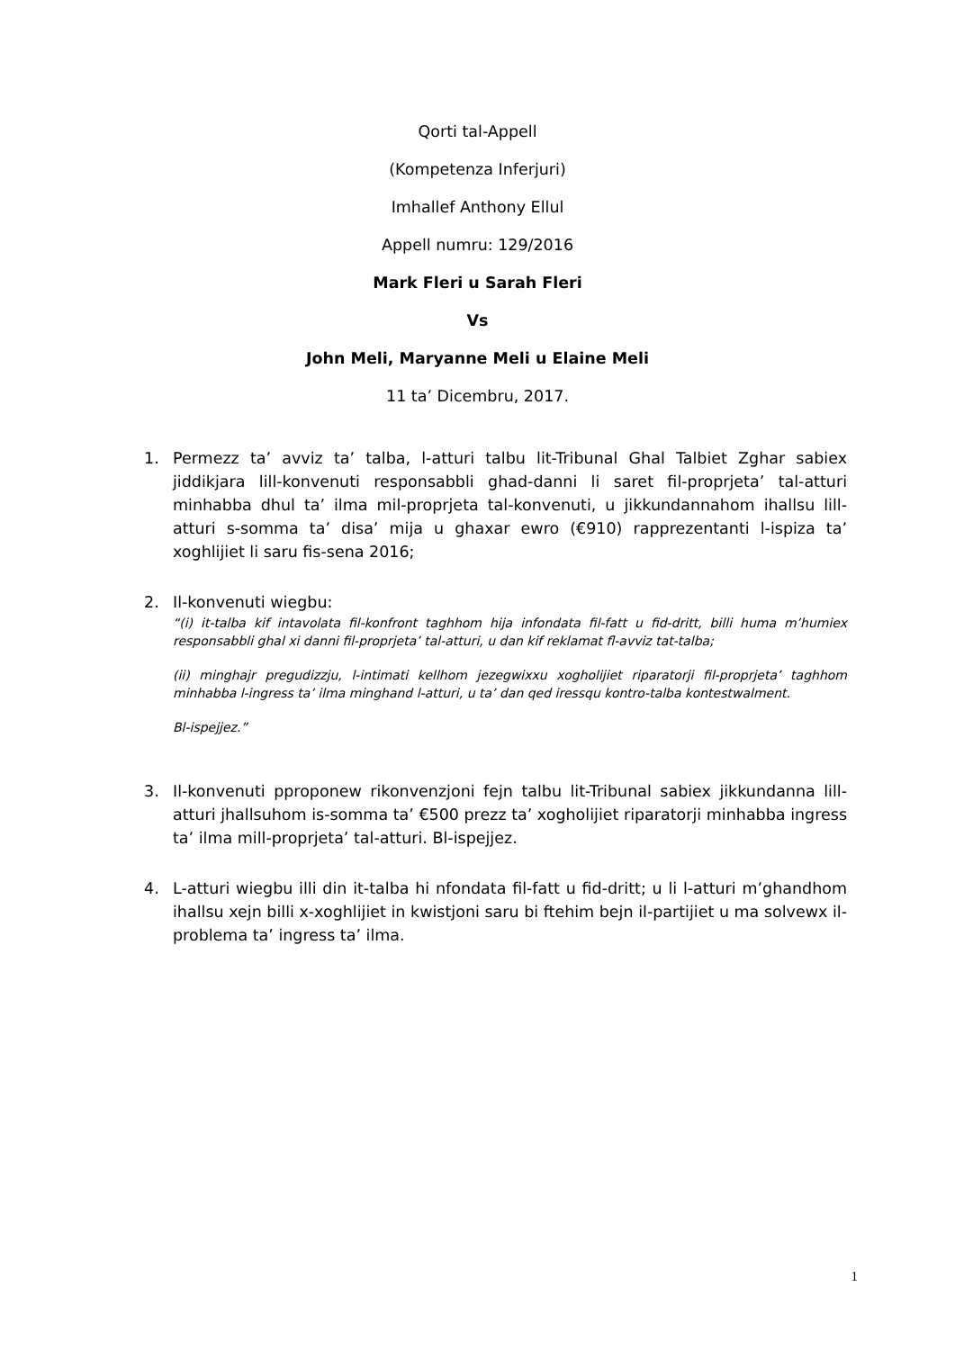Qorti tal-Appell
(Kompetenza Inferjuri)
Imhallef Anthony Ellul
Appell numru: 129/2016
Mark Fleri u Sarah Fleri
Vs
John Meli, Maryanne Meli u Elaine Meli
11 ta’ Dicembru, 2017.
1. Permezz ta’ avviz ta’ talba, l-atturi talbu lit-Tribunal Ghal Talbiet Zghar sabiex jiddikjara lill-konvenuti responsabbli ghad-danni li saret fil-proprjeta’ tal-atturi minhabba dhul ta’ ilma mil-proprjeta tal-konvenuti, u jikkundannahom ihallsu lill-atturi s-somma ta’ disa’ mija u ghaxar ewro (€910) rapprezentanti l-ispiza ta’ xoghlijiet li saru fis-sena 2016;
2. Il-konvenuti wiegbu:
“(i) it-talba kif intavolata fil-konfront taghhom hija infondata fil-fatt u fid-dritt, billi huma m’humiex responsabbli ghal xi danni fil-proprjeta’ tal-atturi, u dan kif reklamat fl-avviz tat-talba;
(ii) minghajr pregudizzju, l-intimati kellhom jezegwixxu xogholijiet riparatorji fil-proprjeta’ taghhom minhabba l-ingress ta’ ilma minghand l-atturi, u ta’ dan qed iressqu kontro-talba kontestwalment.
Bl-ispejjez.”
3. Il-konvenuti pproponew rikonvenzjoni fejn talbu lit-Tribunal sabiex jikkundanna lill-atturi jhallsuhom is-somma ta’ €500 prezz ta’ xogholijiet riparatorji minhabba ingress ta’ ilma mill-proprjeta’ tal-atturi. Bl-ispejjez.
4. L-atturi wiegbu illi din it-talba hi nfondata fil-fatt u fid-dritt; u li l-atturi m’ghandhom ihallsu xejn billi x-xoghlijiet in kwistjoni saru bi ftehim bejn il-partijiet u ma solvewx il-problema ta’ ingress ta’ ilma.
1